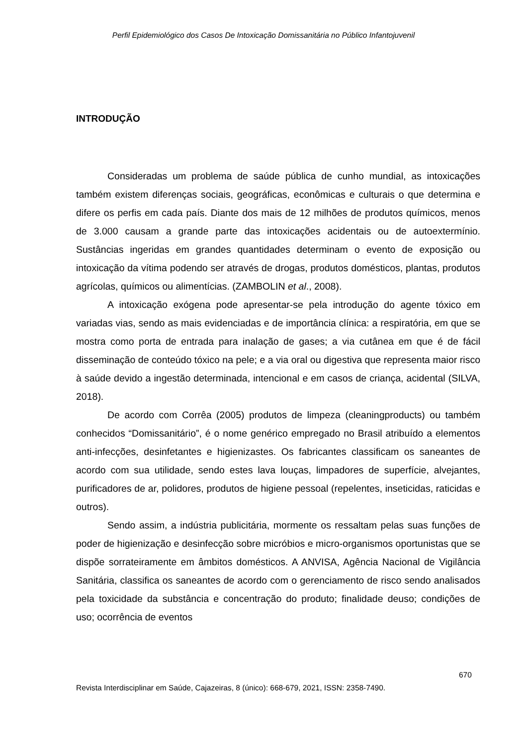Perfil Epidemiológico dos Casos De Intoxicação Domissanitária no Público Infantojuvenil
INTRODUÇÃO
Consideradas um problema de saúde pública de cunho mundial, as intoxicações também existem diferenças sociais, geográficas, econômicas e culturais o que determina e difere os perfis em cada país. Diante dos mais de 12 milhões de produtos químicos, menos de 3.000 causam a grande parte das intoxicações acidentais ou de autoextermínio. Sustâncias ingeridas em grandes quantidades determinam o evento de exposição ou intoxicação da vítima podendo ser através de drogas, produtos domésticos, plantas, produtos agrícolas, químicos ou alimentícias. (ZAMBOLIN et al., 2008).
A intoxicação exógena pode apresentar-se pela introdução do agente tóxico em variadas vias, sendo as mais evidenciadas e de importância clínica: a respiratória, em que se mostra como porta de entrada para inalação de gases; a via cutânea em que é de fácil disseminação de conteúdo tóxico na pele; e a via oral ou digestiva que representa maior risco à saúde devido a ingestão determinada, intencional e em casos de criança, acidental (SILVA, 2018).
De acordo com Corrêa (2005) produtos de limpeza (cleaningproducts) ou também conhecidos “Domissanitário”, é o nome genérico empregado no Brasil atribuído a elementos anti-infecções, desinfetantes e higienizastes. Os fabricantes classificam os saneantes de acordo com sua utilidade, sendo estes lava louças, limpadores de superfície, alvejantes, purificadores de ar, polidores, produtos de higiene pessoal (repelentes, inseticidas, raticidas e outros).
Sendo assim, a indústria publicitária, mormente os ressaltam pelas suas funções de poder de higienização e desinfecção sobre micróbios e micro-organismos oportunistas que se dispõe sorrateiramente em âmbitos domésticos. A ANVISA, Agência Nacional de Vigilância Sanitária, classifica os saneantes de acordo com o gerenciamento de risco sendo analisados pela toxicidade da substância e concentração do produto; finalidade deuso; condições de uso; ocorrência de eventos
670
Revista Interdisciplinar em Saúde, Cajazeiras, 8 (único): 668-679, 2021, ISSN: 2358-7490.